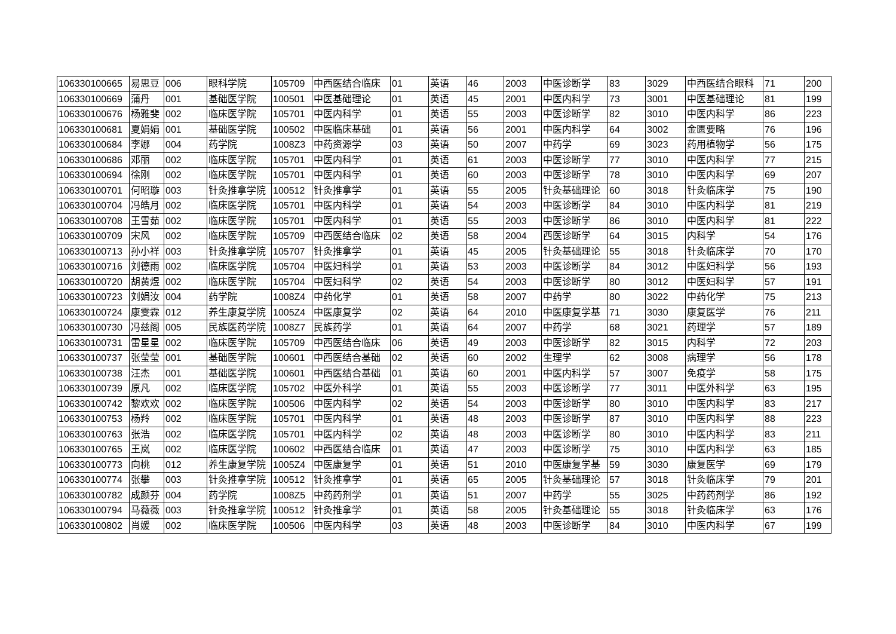| 106330100665 | 易思豆 | 006 | 眼科学院 | 105709 | 中西医结合临床 | 01 | 英语 | 46 | 2003 | 中医诊断学 | 83 | 3029 | 中西医结合眼科 | 71 | 200 |
| 106330100669 | 蒲丹 | 001 | 基础医学院 | 100501 | 中医基础理论 | 01 | 英语 | 45 | 2001 | 中医内科学 | 73 | 3001 | 中医基础理论 | 81 | 199 |
| 106330100676 | 杨雅斐 | 002 | 临床医学院 | 105701 | 中医内科学 | 01 | 英语 | 55 | 2003 | 中医诊断学 | 82 | 3010 | 中医内科学 | 86 | 223 |
| 106330100681 | 夏娟娟 | 001 | 基础医学院 | 100502 | 中医临床基础 | 01 | 英语 | 56 | 2001 | 中医内科学 | 64 | 3002 | 金匮要略 | 76 | 196 |
| 106330100684 | 李娜 | 004 | 药学院 | 1008Z3 | 中药资源学 | 03 | 英语 | 50 | 2007 | 中药学 | 69 | 3023 | 药用植物学 | 56 | 175 |
| 106330100686 | 邓丽 | 002 | 临床医学院 | 105701 | 中医内科学 | 01 | 英语 | 61 | 2003 | 中医诊断学 | 77 | 3010 | 中医内科学 | 77 | 215 |
| 106330100694 | 徐刚 | 002 | 临床医学院 | 105701 | 中医内科学 | 01 | 英语 | 60 | 2003 | 中医诊断学 | 78 | 3010 | 中医内科学 | 69 | 207 |
| 106330100701 | 何昭璇 | 003 | 针灸推拿学院 | 100512 | 针灸推拿学 | 01 | 英语 | 55 | 2005 | 针灸基础理论 | 60 | 3018 | 针灸临床学 | 75 | 190 |
| 106330100704 | 冯皓月 | 002 | 临床医学院 | 105701 | 中医内科学 | 01 | 英语 | 54 | 2003 | 中医诊断学 | 84 | 3010 | 中医内科学 | 81 | 219 |
| 106330100708 | 王雪茹 | 002 | 临床医学院 | 105701 | 中医内科学 | 01 | 英语 | 55 | 2003 | 中医诊断学 | 86 | 3010 | 中医内科学 | 81 | 222 |
| 106330100709 | 宋风 | 002 | 临床医学院 | 105709 | 中西医结合临床 | 02 | 英语 | 58 | 2004 | 西医诊断学 | 64 | 3015 | 内科学 | 54 | 176 |
| 106330100713 | 孙小祥 | 003 | 针灸推拿学院 | 105707 | 针灸推拿学 | 01 | 英语 | 45 | 2005 | 针灸基础理论 | 55 | 3018 | 针灸临床学 | 70 | 170 |
| 106330100716 | 刘德雨 | 002 | 临床医学院 | 105704 | 中医妇科学 | 01 | 英语 | 53 | 2003 | 中医诊断学 | 84 | 3012 | 中医妇科学 | 56 | 193 |
| 106330100720 | 胡黄煜 | 002 | 临床医学院 | 105704 | 中医妇科学 | 02 | 英语 | 54 | 2003 | 中医诊断学 | 80 | 3012 | 中医妇科学 | 57 | 191 |
| 106330100723 | 刘娟汝 | 004 | 药学院 | 1008Z4 | 中药化学 | 01 | 英语 | 58 | 2007 | 中药学 | 80 | 3022 | 中药化学 | 75 | 213 |
| 106330100724 | 康雯霖 | 012 | 养生康复学院 | 1005Z4 | 中医康复学 | 02 | 英语 | 64 | 2010 | 中医康复学基 | 71 | 3030 | 康复医学 | 76 | 211 |
| 106330100730 | 冯兹阁 | 005 | 民族医药学院 | 1008Z7 | 民族药学 | 01 | 英语 | 64 | 2007 | 中药学 | 68 | 3021 | 药理学 | 57 | 189 |
| 106330100731 | 雷星星 | 002 | 临床医学院 | 105709 | 中西医结合临床 | 06 | 英语 | 49 | 2003 | 中医诊断学 | 82 | 3015 | 内科学 | 72 | 203 |
| 106330100737 | 张莹莹 | 001 | 基础医学院 | 100601 | 中西医结合基础 | 02 | 英语 | 60 | 2002 | 生理学 | 62 | 3008 | 病理学 | 56 | 178 |
| 106330100738 | 汪杰 | 001 | 基础医学院 | 100601 | 中西医结合基础 | 01 | 英语 | 60 | 2001 | 中医内科学 | 57 | 3007 | 免疫学 | 58 | 175 |
| 106330100739 | 原凡 | 002 | 临床医学院 | 105702 | 中医外科学 | 01 | 英语 | 55 | 2003 | 中医诊断学 | 77 | 3011 | 中医外科学 | 63 | 195 |
| 106330100742 | 黎欢欢 | 002 | 临床医学院 | 100506 | 中医内科学 | 02 | 英语 | 54 | 2003 | 中医诊断学 | 80 | 3010 | 中医内科学 | 83 | 217 |
| 106330100753 | 杨羚 | 002 | 临床医学院 | 105701 | 中医内科学 | 01 | 英语 | 48 | 2003 | 中医诊断学 | 87 | 3010 | 中医内科学 | 88 | 223 |
| 106330100763 | 张浩 | 002 | 临床医学院 | 105701 | 中医内科学 | 02 | 英语 | 48 | 2003 | 中医诊断学 | 80 | 3010 | 中医内科学 | 83 | 211 |
| 106330100765 | 王岚 | 002 | 临床医学院 | 100602 | 中西医结合临床 | 01 | 英语 | 47 | 2003 | 中医诊断学 | 75 | 3010 | 中医内科学 | 63 | 185 |
| 106330100773 | 向桃 | 012 | 养生康复学院 | 1005Z4 | 中医康复学 | 01 | 英语 | 51 | 2010 | 中医康复学基 | 59 | 3030 | 康复医学 | 69 | 179 |
| 106330100774 | 张攀 | 003 | 针灸推拿学院 | 100512 | 针灸推拿学 | 01 | 英语 | 65 | 2005 | 针灸基础理论 | 57 | 3018 | 针灸临床学 | 79 | 201 |
| 106330100782 | 成颜芬 | 004 | 药学院 | 1008Z5 | 中药药剂学 | 01 | 英语 | 51 | 2007 | 中药学 | 55 | 3025 | 中药药剂学 | 86 | 192 |
| 106330100794 | 马薇薇 | 003 | 针灸推拿学院 | 100512 | 针灸推拿学 | 01 | 英语 | 58 | 2005 | 针灸基础理论 | 55 | 3018 | 针灸临床学 | 63 | 176 |
| 106330100802 | 肖媛 | 002 | 临床医学院 | 100506 | 中医内科学 | 03 | 英语 | 48 | 2003 | 中医诊断学 | 84 | 3010 | 中医内科学 | 67 | 199 |